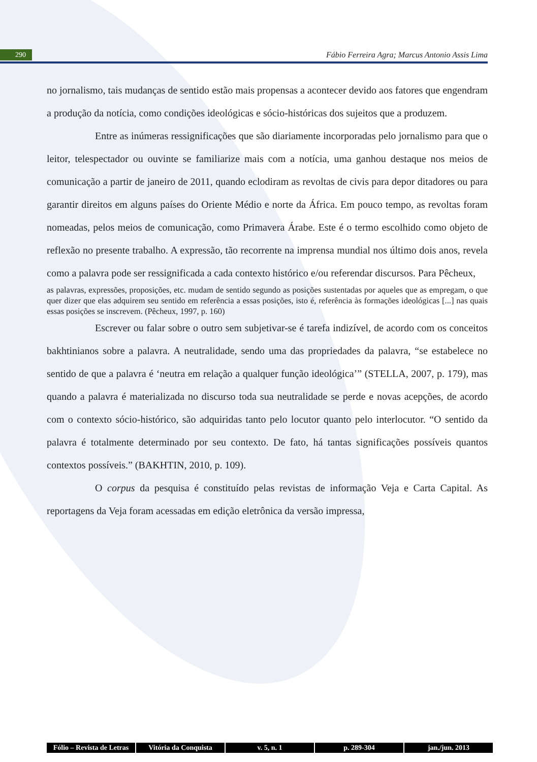290 Fábio Ferreira Agra; Marcus Antonio Assis Lima
no jornalismo, tais mudanças de sentido estão mais propensas a acontecer devido aos fatores que engendram a produção da notícia, como condições ideológicas e sócio-históricas dos sujeitos que a produzem.
Entre as inúmeras ressignificações que são diariamente incorporadas pelo jornalismo para que o leitor, telespectador ou ouvinte se familiarize mais com a notícia, uma ganhou destaque nos meios de comunicação a partir de janeiro de 2011, quando eclodiram as revoltas de civis para depor ditadores ou para garantir direitos em alguns países do Oriente Médio e norte da África. Em pouco tempo, as revoltas foram nomeadas, pelos meios de comunicação, como Primavera Árabe. Este é o termo escolhido como objeto de reflexão no presente trabalho. A expressão, tão recorrente na imprensa mundial nos último dois anos, revela como a palavra pode ser ressignificada a cada contexto histórico e/ou referendar discursos. Para Pêcheux,
as palavras, expressões, proposições, etc. mudam de sentido segundo as posições sustentadas por aqueles que as empregam, o que quer dizer que elas adquirem seu sentido em referência a essas posições, isto é, referência às formações ideológicas [...] nas quais essas posições se inscrevem. (Pêcheux, 1997, p. 160)
Escrever ou falar sobre o outro sem subjetivar-se é tarefa indizível, de acordo com os conceitos bakhtinianos sobre a palavra. A neutralidade, sendo uma das propriedades da palavra, “se estabelece no sentido de que a palavra é ‘neutra em relação a qualquer função ideológica’” (STELLA, 2007, p. 179), mas quando a palavra é materializada no discurso toda sua neutralidade se perde e novas acepções, de acordo com o contexto sócio-histórico, são adquiridas tanto pelo locutor quanto pelo interlocutor. “O sentido da palavra é totalmente determinado por seu contexto. De fato, há tantas significações possíveis quantos contextos possíveis.” (BAKHTIN, 2010, p. 109).
O corpus da pesquisa é constituído pelas revistas de informação Veja e Carta Capital. As reportagens da Veja foram acessadas em edição eletrônica da versão impressa,
Fólio – Revista de Letras Vitória da Conquista v. 5, n. 1 p. 289-304 jan./jun. 2013